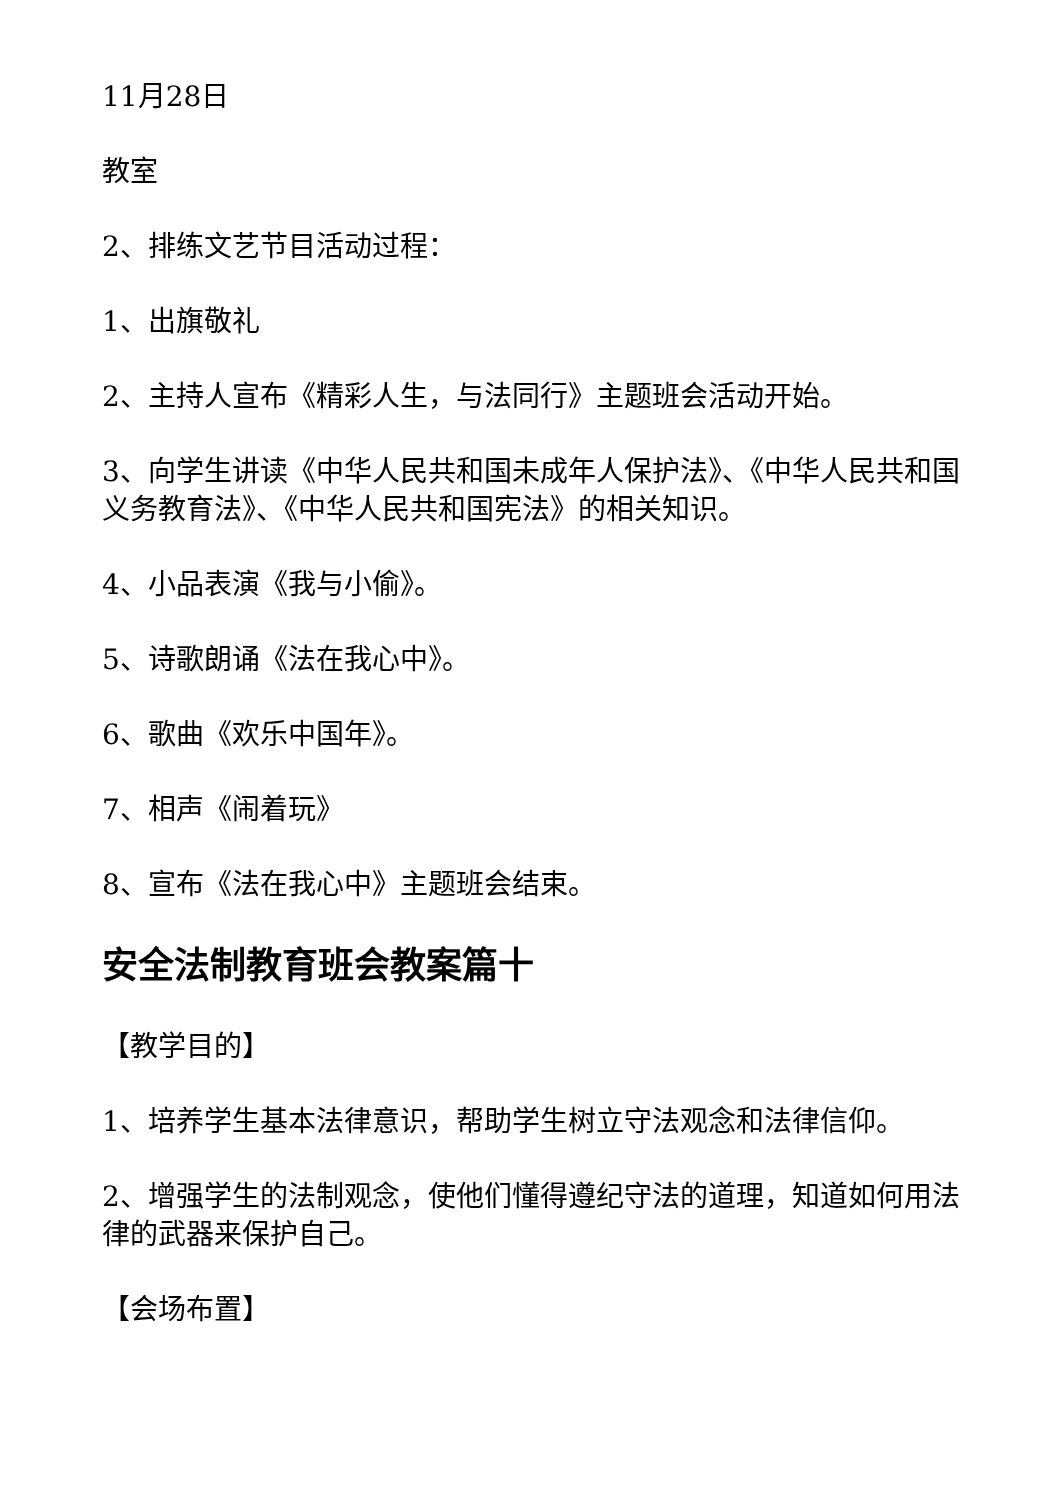11月28日
教室
2、排练文艺节目活动过程：
1、出旗敬礼
2、主持人宣布《精彩人生，与法同行》主题班会活动开始。
3、向学生讲读《中华人民共和国未成年人保护法》、《中华人民共和国义务教育法》、《中华人民共和国宪法》的相关知识。
4、小品表演《我与小偷》。
5、诗歌朗诵《法在我心中》。
6、歌曲《欢乐中国年》。
7、相声《闹着玩》
8、宣布《法在我心中》主题班会结束。
安全法制教育班会教案篇十
【教学目的】
1、培养学生基本法律意识，帮助学生树立守法观念和法律信仰。
2、增强学生的法制观念，使他们懂得遵纪守法的道理，知道如何用法律的武器来保护自己。
【会场布置】